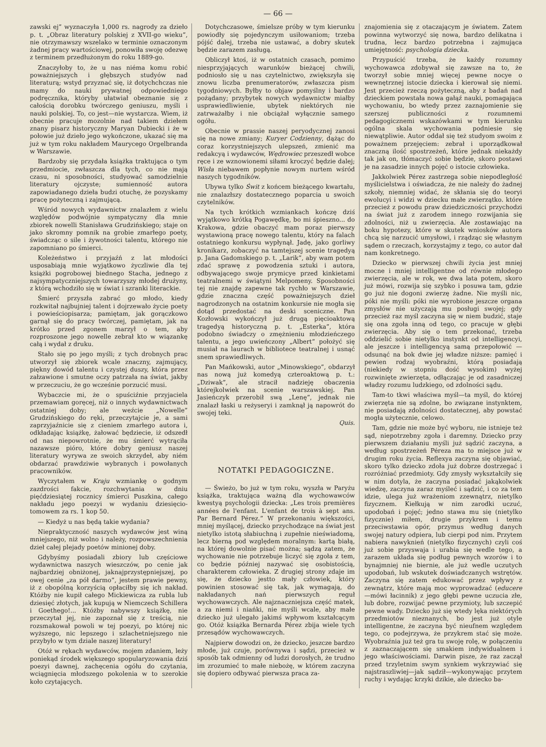— 66 —
zawski ej” wyznaczyła 1,000 rs. nagrody za dzieło p. t. „Obraz literatury polskiej z XVII-go wieku”, nie otrzymawszy wszelako w terminie oznaczonym żadnej pracy wartościowej, ponowiła swoję odezwę z terminem przedłużonym do roku 1889-go.
Znaczyłoby to, że u nas niéma komu robić poważniejszych i głębszych studyów nad literaturą; wstyd przyznać się, iż dotychchczas nie mamy do nauki prywatnej odpowiedniego podręcznika, któryby ułatwiał obeznanie się z całością dorobku twórczego geniuszu, myśli i nauki polskiej. To, co jest—nie wystarcza. Wiem, iż obecnie pracuje mozolnie nad takiem dziełem znany pisarz historyczny Maryan Dubiecki i że w połowie już dzieło jego wykończone, ukazać się ma już w tym roku nakładem Maurycego Orgelbranda w Warszawie.
Bardzoby się przydała książka traktująca o tym przedmiocie, zwłaszcza dla tych, co nie mają czasu, ni sposobności, studyować samodzielnie literatury ojczyste; sumienność autora zapowiadanego dzieła budzi otuchę, że pozyskamy pracę pożyteczną i zajmującą.
Wśród nowych wydawnictw znalazłem z wielu względów podwójnie sympatyczny dla mnie zbiorek nowelli Stanisława Grudzińskiego; staje on jako skromny pomnik na grobie zmarłego poety, świadcząc o sile i żywotności talentu, którego nie zapomniano po śmierci.
Koleżeństwo i przyjaźń z lat młodości usposabiają mnie wyjątkowo życzliwie dla tej książki pogrobowej biednego Stacha, jednego z najsympatyczniejszych towarzyszy młodej drużyny, z którą wchodziło się w świat i szranki literackie.
Śmierć przyszła zabrać go młodo, kiedy rozkwitał najbujniej talent i dojrzewało życie poety i powieściopisarza; pamiętam, jak gorączkowo garnął się do pracy twórczej, pamiętam, jak na krótko przed zgonem marzył o tem, aby rozproszone jego nowelle zebrał kto w wiązankę całą i wydał z druku.
Stało się po jego myśli; z tych drobnych prac utworzył się zbiorek wcale znaczny, zajmujący, piękny dowód talentu i czystej duszy, która przez załzawione i smutne oczy patrzała na świat, jakby w przeczuciu, że go wcześnie porzucić musi.
Wybaczcie mi, że o spuściźnie przyjaciela przemawiam goręcej, niż o innych wydawnictwach ostatniej doby; ale weźcie „Nowelle” Grudzińskiego do ręki, przeczytajcie je, a sami zaprzyjaźnicie się z cieniem zmarłego autora i, odkładając książkę, żałować będziecie, iż odszedł od nas niepowrotnie, że mu śmierć wytrąciła nazawsze pióro, które dobry geniusz naszej literatury wyrywa ze swoich skrzydeł, aby niém obdarzać prawdziwie wybranych i powołanych pracowników.
Wyczytałem w Kraju wzmiankę o godnym zazdrości fakcie, rozchwytania w dniu pięćdziesiątej rocznicy śmierci Puszkina, całego nakładu jego poezyi w wydaniu dziesięcio-tomowem za rs. 1 kop 50.
— Kiedyż u nas będą takie wydania?
Niepraktyczność naszych wydawców jest winą mniejszego, niż wolno i należy, rozpowszechnienia dzieł całej plejady poetów minionej doby.
Gdybyśmy posiadali zbiory lub częściowe wydawnictwa naszych wieszczów, po cenie jak najbardziej obniżonej, jaknajprzystępniejszej, po owej cenie „za pół darmo”, jestem prawie pewny, iż z obopólną korzyścią opłaciłby się ich nakład. Któżby nie kupił całego Mickiewicza za rubla lub dziesięć złotych, jak kupują w Niemczech Schillera i Goethego!... Któżby nabywszy książkę, nie przeczytał jej, nie zapoznał się z treścią, nie rozsmakował powoli w tej poezyi, po której nic wyższego, nic lepszego i szlachetniejszego nie przybyło w tym dziale naszej literatury!
Otóż w rękach wydawców, mojem zdaniem, leży poniekąd środek większego spopularyzowania dziś poezyi dawnej, zachęcenia ogółu do czytania, wciągnięcia młodszego pokolenia w to szerokie koło czytających.
Dotychczasowe, śmielsze próby w tym kierunku powiodły się pojedynczym usiłowaniom; trzeba pójść dalej, trzeba nie ustawać, a dobry skutek będzie zarazem zasługą.
Obliczył ktoś, iż w ostatnich czasach, pomimo niesprzyjających warunków bieżącej chwili, podniosło się u nas czytelnictwo, zwiększyła się znowu liczba prenumeratorów, zwłaszcza pism tygodniowych. Byłby to objaw pomyślny i bardzo pożądany; przybytek nowych wydawnictw miałby usprawiedliwienie, ubytek niektórych nie zatrważałby i nie obciążał wyłącznie samego ogółu.
Obecnie w prassie naszej peryodycznej zanosi się na nowe zmiany; Kuryer Codzienny, dążąc do coraz korzystniejszych ulepszeń, zmienić ma redakcyą i wydawców, Wędrowiec przeszedł wobce ręce i ze wznowionemi siłami kroczyć będzie dalej; Wisła niebawem popłynie nowym nurtem wśród naszych tygodników.
Ubywa tylko Świt z końcem bieżącego kwartału, nie znalazłszy dostatecznego poparcia u swoich czytelników.
Na tych krótkich wzmiankach kończę dziś wyjątkowo krótką Pogawędkę, bo mi śpieszno... do Krakowa, gdzie obaczyć mam poraz pierwszy wystawioną pracę nowego talentu, który na falach ostatniego konkursu wypłynął. Jadę, jako gorliwy kronikarz, zobaczyć na tamtejszej scenie tragedyą p. Jana Gadomskiego p. t. „Larik”, aby wam potem zdać sprawę z powodzenia sztuki i autora, odbywającego swoje prymicye przed kinkietami teatralnemi w świątyni Melpomeny. Sposobności tej nie znajdę zapewne tak rychło w Warszawie, gdzie znaczna część poważniejszych dzieł nagrodzonych na ostatnim konkursie nie mogła się dotąd przedostać na deski sceniczne. Pan Kozłowski wykończył już drugą pięcioaktową tragedyą historyczną p. t. „Esterka”, która podobno świadczy o zmężnieniu młodzieńczego talentu, a jego uwieńczony „Albert” położyć się musiał na laurach w bibliotece teatralnej i usnąć snem sprawiedliwych.
Pan Mańkowski, autor „Minowskiego”, obdarzył nas nową już komedyą czteroaktową p. t.: „Dziwak”, ale stracił nadzieję obaczenia którejkolwiek na scenie warszawskiej. Pan Jasieńczyk przerobił swą „Lenę”, jednak nie znalazł łaski u reżyseryi i zamknął ją napowrót do swojej teki.
Quis.
NOTATKI PEDAGOGICZNE.
— Świeżo, bo już w tym roku, wyszła w Paryżu książka, traktująca ważną dla wychowawców kwestyą psychologii dziecka: „Les trois premières années de l'enfant. L'enfant de trois à sept ans. Par Bernard Pérez.” W przekonaniu większości, mniej myślącej, dziecko przychodzące na świat jest nietylko istotą słabiuchną i zupełnie nieświadomą, lecz bierną pod względem moralnym: kartą białą, na której dowolnie pisać można; sądzą zatem, że wychowanie nie potrzebuje liczyć się zgoła z tem, co będzie później nazywać się osobistością, charakterem człowieka. Z drugiej strony zdaje im się, że dziecko jestto mały człowiek, który powinien stosować się tak, jak wymagają, do nakładanych nań pierwszych reguł wychowawczych. Ale najznaczniejsza część matek, a za niemi i niańki, nie myśli wcale, aby małe dziecko już ulegało jakimś wpływom kształcącym go. Otóż książka Bernarda Pérez zbija wiele tych przesądów wychowawczych.
Najpierw dowodzi on, że dziecko, jeszcze bardzo młode, już czuje, porównywa i sądzi, przecież w sposób tak odmienny od ludzi dorosłych, że trudno im zrozumieć to małe niebożę, w którem zaczyna się dopiero odbywać pierwsza praca za-
znajomienia się z otaczającym je światem. Zatem powinna wytworzyć się nowa, bardzo delikatna i trudna, lecz bardzo potrzebna i zajmująca umiejętność: psychologia dziecka.
Przypuścić trzeba, że każdy rozumny wychowawca zdobywał się zawsze na to, że tworzył sobie mniej więcej pewne nocye o wewnętrznej istocie dziecka i kierował się niemi. Jest przecież rzeczą pożyteczną, aby z badań nad dzieckiem powstała nowa gałąź nauki, pomagająca wychowaniu, bo wtedy przez zaznajomienie się szerszej publiczności z rozumnemi pedagogicznemi wskazówkami w tym kierunku ogólna skala wychowania podniesie się niewątpliwie. Autor oddał się też studyom swoim z poważnem przejęciem: zebrał i uporządkował znaczną ilość spostrzeżeń, które jednak niekażdy tak jak on, tłómaczyć sobie będzie, skoro postawi je na zasadzie innych pojęć o istocie człowieka.
Jakkolwiek Pérez zastrzega sobie niepodległość myślicielstwa i oświadcza, że nie należy do żadnej szkoły, niemniej widać, że skłania się do teoryi ewolucyi i widzi w dziecku małe zwierzątko. które przecież z powodu praw dziedziczności przychodzi na świat już z zarodem innego rozwijania się zdolności, niż u zwierzęcia. Ale zostawiając na boku hypotezy, które w skutek wniosków autora chcą się narzucić umysłowi, i rządząc się własnym sądem o rzeczach, korzystajmy z tego, co autor dał nam konkretnego.
Dziecko w pierwszej chwili życia jest mniej mocne i mniej intelligentne od równie młodego zwierzęcia, ale w rok, we dwa lata potem, skoro już mówi, rozwija się szybko i posuwa tam, gdzie go już nie dogoni zwierzę żadne. Nie myśli nic, póki nie myśli: póki nie wyrobione jeszcze organa zmysłów nie użyczają mu posługi swojej; gdy przecież raz myśl zaczyna się w niem budzić, staje się ona zgoła inną od tego, co pracuje w głębi zwierzęcia. Aby się o tem przekonać, trzeba oddzielić sobie nietylko instynkt od intelligencyi, ale jeszcze i intelligencyą samą przepołowić — odsunąć na bok dwie jej władze niższe: pamięć i pewien rodzaj wyobraźni, którą posiadają (niekiedy w stopniu dość wysokim) wyżej rozwinięte zwierzęta, odłączając je od zasadniczej władzy rozumu ludzkiego, od zdolności sądu.
Tam-to tkwi właściwa myśl—ta myśl, do której zwierzęta nie są zdolne, bo związane instynktem, nie posiadają zdolności dostatecznej, aby powstać mogła użytecznie, celowo.
Tam, gdzie nie może być wyboru, nie istnieje też sąd, niepotrzebny zgoła i daremny. Dziecko przy pierwszem działaniu myśli już sądzić zaczyna, a według spostrzeżeń Péreza ma to miejsce już w drugim roku życia. Reflexya zaczyna się objawiać, skoro tylko dziecko zdoła już dobrze dostrzegać i rozróżniać przedmioty. Gdy zmysły wykształciły się w nim dotyla, że zaczyna posiadać jakąkolwiek wiedzę, zaczyna zaraz myśleć i sądzić, i co za tem idzie, ulega już wrażeniom zzewnątrz, nietylko fizycznem. Kiełkują w nim zarodki uczuć, upodobań i pojęć; jedno stawa mu się (nietylko fizycznie) miłem, drugie przykrem i temu przeciwstawia opór, przymus według danych swojej natury odpiera, lub cierpi pod nim. Przytem nabiera nawyknień (nietylko fizycznych) czyli coś już sobie przyswaja i urabia się wedle tego, a zarazem układa się podług pewnych wzorów i to bynajmniej nie biernie, ale już wedle uczutych upodobań, lub wskutek doświadczanych wstrętów. Zaczyna się zatem edukować przez wpływy z zewnątrz, które mają moc wyprowadzać (educere—mówi łacinnik) z jego głębi pewne uczucia złe, lub dobre, rozwijać pewne przymioty, lub szczepić pewne wady. Dziecko już się wtedy lęka niektórych przedmiotów nieznanych, bo jest już otyle intelligentne, że zaczyna być nieufnem względem tego, co podejrzywa, że przykrem stać się może. Wyobraźnia już też gra tu swoję rolę, w połączeniu z zaznaczającem się smakiem indywidualnem i jego właściwościami. Darwin pisze, że raz zaczął przed trzyletnim swym synkiem wykrzywiać się najstraszliwiej—jak sądził—wykonywając przytem ruchy i wydając krzyki dzikie, ale dziecko ba-